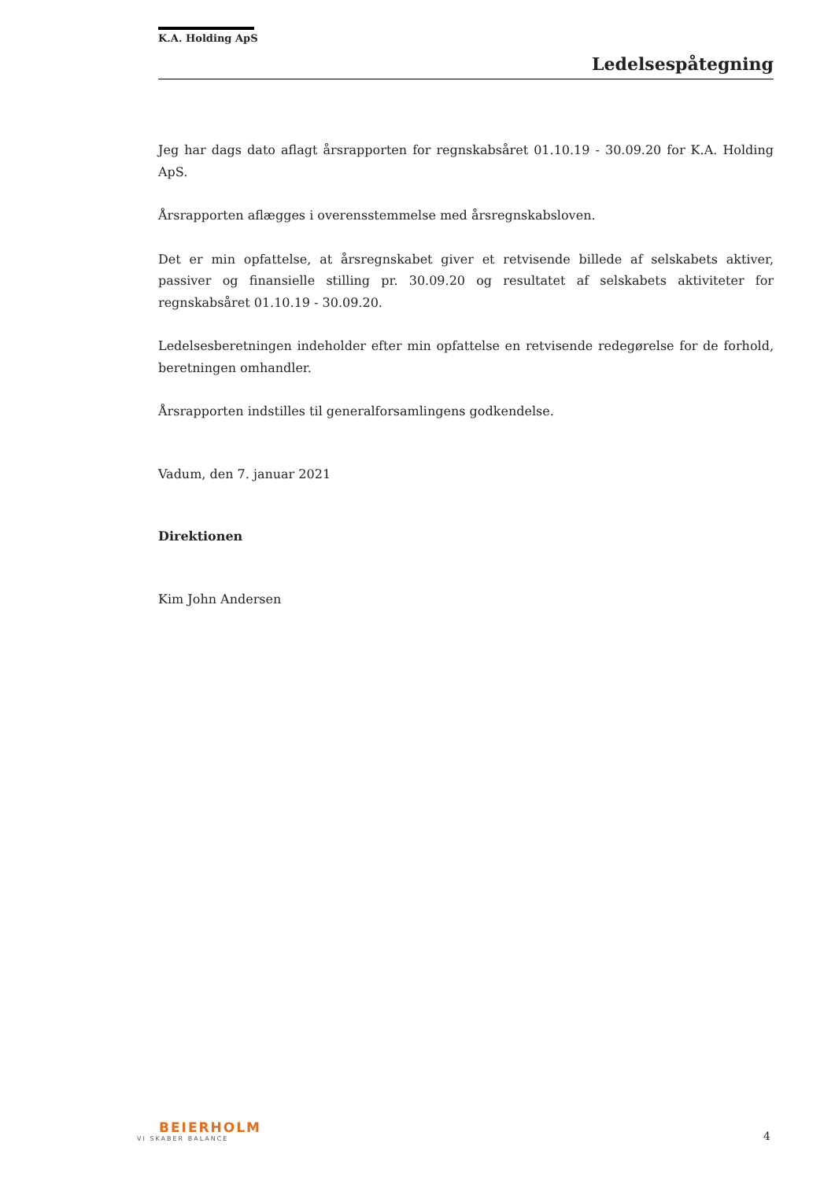K.A. Holding ApS
Ledelsespåtegning
Jeg har dags dato aflagt årsrapporten for regnskabsåret 01.10.19 - 30.09.20 for K.A. Holding ApS.
Årsrapporten aflægges i overensstemmelse med årsregnskabsloven.
Det er min opfattelse, at årsregnskabet giver et retvisende billede af selskabets aktiver, passiver og finansielle stilling pr. 30.09.20 og resultatet af selskabets aktiviteter for regnskabsåret 01.10.19 - 30.09.20.
Ledelsesberetningen indeholder efter min opfattelse en retvisende redegørelse for de forhold, beretningen omhandler.
Årsrapporten indstilles til generalforsamlingens godkendelse.
Vadum, den 7. januar 2021
Direktionen
Kim John Andersen
BEIERHOLM
VI SKABER BALANCE
4